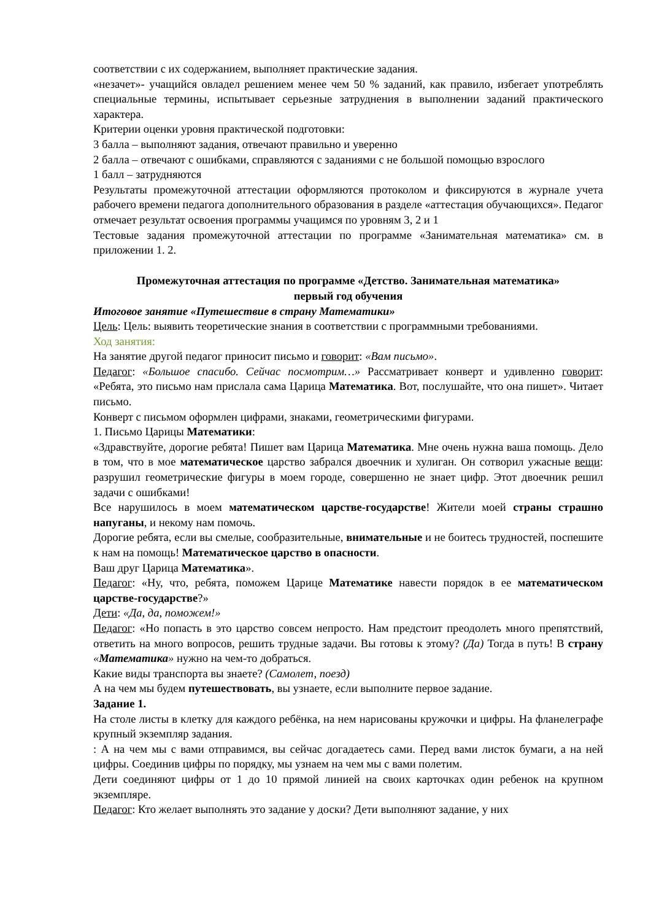соответствии с их содержанием, выполняет практические задания.
«незачет»- учащийся овладел решением менее чем 50 % заданий, как правило, избегает употреблять специальные термины, испытывает серьезные затруднения в выполнении заданий практического характера.
Критерии оценки уровня практической подготовки:
3 балла – выполняют задания, отвечают правильно и уверенно
2 балла – отвечают с ошибками, справляются с заданиями с не большой помощью взрослого
1 балл – затрудняются
Результаты промежуточной аттестации оформляются протоколом и фиксируются в журнале учета рабочего времени педагога дополнительного образования в разделе «аттестация обучающихся». Педагог отмечает результат освоения программы учащимся по уровням 3, 2 и 1
Тестовые задания промежуточной аттестации по программе «Занимательная математика» см. в приложении 1. 2.
Промежуточная аттестация по программе «Детство. Занимательная математика»
первый год обучения
Итоговое занятие «Путешествие в страну Математики»
Цель: Цель: выявить теоретические знания в соответствии с программными требованиями.
Ход занятия:
На занятие другой педагог приносит письмо и говорит: «Вам письмо».
Педагог: «Большое спасибо. Сейчас посмотрим…» Рассматривает конверт и удивленно говорит: «Ребята, это письмо нам прислала сама Царица Математика. Вот, послушайте, что она пишет». Читает письмо.
Конверт с письмом оформлен цифрами, знаками, геометрическими фигурами.
1. Письмо Царицы Математики:
«Здравствуйте, дорогие ребята! Пишет вам Царица Математика. Мне очень нужна ваша помощь. Дело в том, что в мое математическое царство забрался двоечник и хулиган. Он сотворил ужасные вещи: разрушил геометрические фигуры в моем городе, совершенно не знает цифр. Этот двоечник решил задачи с ошибками!
Все нарушилось в моем математическом царстве-государстве! Жители моей страны страшно напуганы, и некому нам помочь.
Дорогие ребята, если вы смелые, сообразительные, внимательные и не боитесь трудностей, поспешите к нам на помощь! Математическое царство в опасности.
Ваш друг Царица Математика».
Педагог: «Ну, что, ребята, поможем Царице Математике навести порядок в ее математическом царстве-государстве?»
Дети: «Да, да, поможем!»
Педагог: «Но попасть в это царство совсем непросто. Нам предстоит преодолеть много препятствий, ответить на много вопросов, решить трудные задачи. Вы готовы к этому? (Да) Тогда в путь! В страну «Математика» нужно на чем-то добраться.
Какие виды транспорта вы знаете? (Самолет, поезд)
А на чем мы будем путешествовать, вы узнаете, если выполните первое задание.
Задание 1.
На столе листы в клетку для каждого ребёнка, на нем нарисованы кружочки и цифры. На фланелеграфе крупный экземпляр задания.
: А на чем мы с вами отправимся, вы сейчас догадаетесь сами. Перед вами листок бумаги, а на ней цифры. Соединив цифры по порядку, мы узнаем на чем мы с вами полетим.
Дети соединяют цифры от 1 до 10 прямой линией на своих карточках один ребенок на крупном экземпляре.
Педагог: Кто желает выполнять это задание у доски? Дети выполняют задание, у них